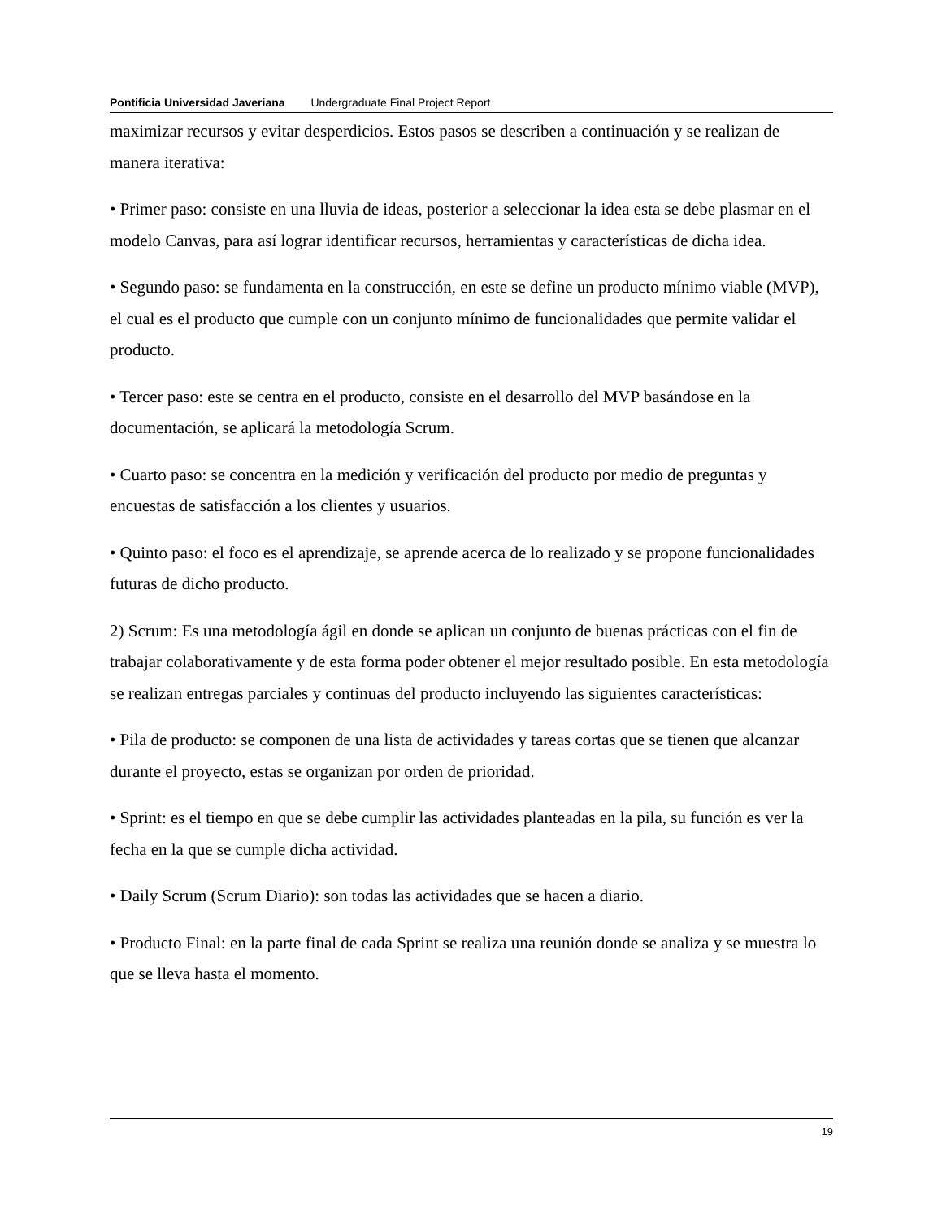Pontificia Universidad Javeriana Undergraduate Final Project Report
maximizar recursos y evitar desperdicios. Estos pasos se describen a continuación y se realizan de manera iterativa:
• Primer paso: consiste en una lluvia de ideas, posterior a seleccionar la idea esta se debe plasmar en el modelo Canvas, para así lograr identificar recursos, herramientas y características de dicha idea.
• Segundo paso: se fundamenta en la construcción, en este se define un producto mínimo viable (MVP), el cual es el producto que cumple con un conjunto mínimo de funcionalidades que permite validar el producto.
• Tercer paso: este se centra en el producto, consiste en el desarrollo del MVP basándose en la documentación, se aplicará la metodología Scrum.
• Cuarto paso: se concentra en la medición y verificación del producto por medio de preguntas y encuestas de satisfacción a los clientes y usuarios.
• Quinto paso: el foco es el aprendizaje, se aprende acerca de lo realizado y se propone funcionalidades futuras de dicho producto.
2) Scrum: Es una metodología ágil en donde se aplican un conjunto de buenas prácticas con el fin de trabajar colaborativamente y de esta forma poder obtener el mejor resultado posible. En esta metodología se realizan entregas parciales y continuas del producto incluyendo las siguientes características:
• Pila de producto: se componen de una lista de actividades y tareas cortas que se tienen que alcanzar durante el proyecto, estas se organizan por orden de prioridad.
• Sprint: es el tiempo en que se debe cumplir las actividades planteadas en la pila, su función es ver la fecha en la que se cumple dicha actividad.
• Daily Scrum (Scrum Diario): son todas las actividades que se hacen a diario.
• Producto Final: en la parte final de cada Sprint se realiza una reunión donde se analiza y se muestra lo que se lleva hasta el momento.
19